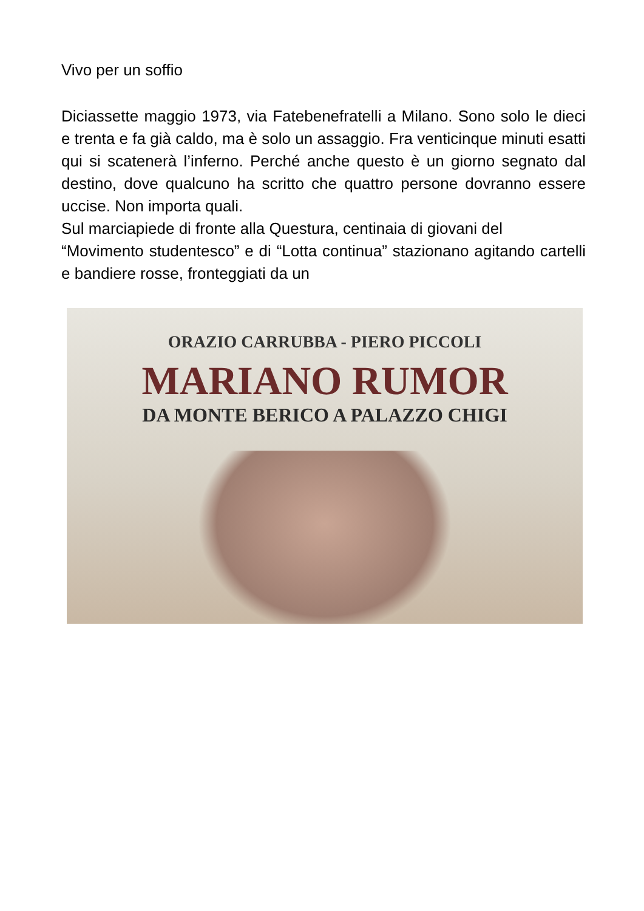Vivo per un soffio
Diciassette maggio 1973, via Fatebenefratelli a Milano. Sono solo le dieci e trenta e fa già caldo, ma è solo un assaggio. Fra venticinque minuti esatti qui si scatenerà l’inferno. Perché anche questo è un giorno segnato dal destino, dove qualcuno ha scritto che quattro persone dovranno essere uccise. Non importa quali.
Sul marciapiede di fronte alla Questura, centinaia di giovani del
“Movimento studentesco” e di “Lotta continua” stazionano agitando cartelli e bandiere rosse, fronteggiati da un
ORAZIO CARRUBBA - PIERO PICCOLI
MARIANO RUMOR
DA MONTE BERICO A PALAZZO CHIGI